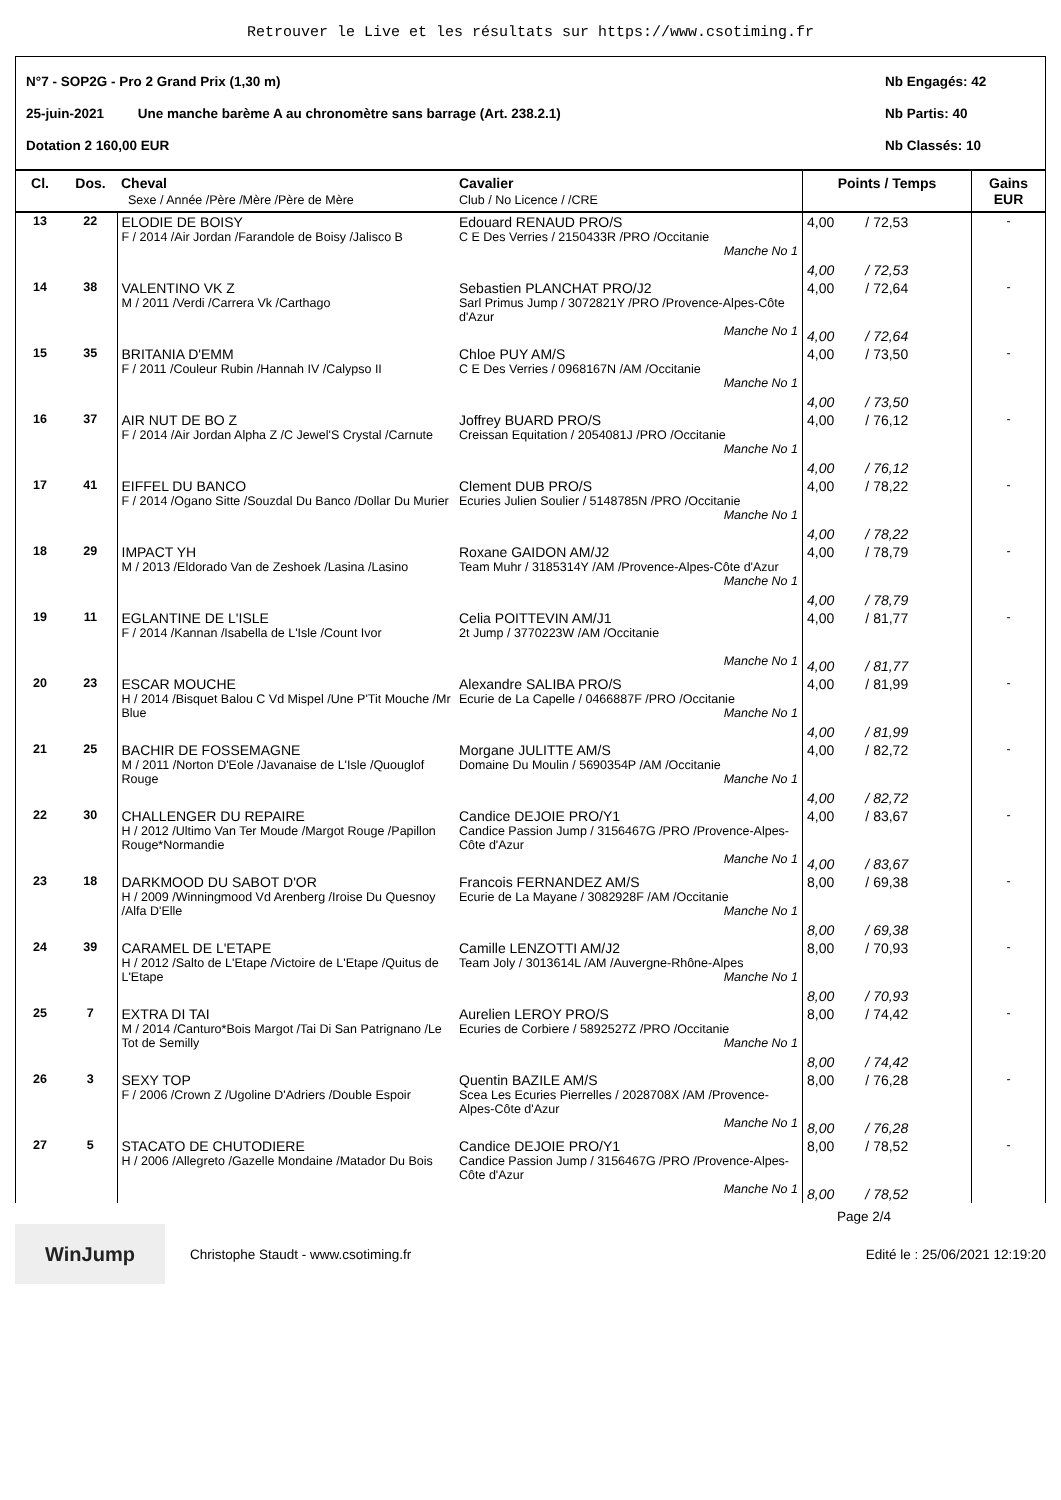Retrouver le Live et les résultats sur https://www.csotiming.fr
N°7 - SOP2G - Pro 2 Grand Prix (1,30 m) Nb Engagés: 42
25-juin-2021 Une manche barème A au chronomètre sans barrage (Art. 238.2.1) Nb Partis: 40
Dotation 2 160,00 EUR Nb Classés: 10
| Cl. | Dos. | Cheval Sexe / Année /Père /Mère /Père de Mère | Cavalier Club / No Licence / /CRE | Points / Temps | Gains EUR |
| --- | --- | --- | --- | --- | --- |
| 13 | 22 | ELODIE DE BOISY F / 2014 /Air Jordan /Farandole de Boisy /Jalisco B | Edouard RENAUD PRO/S C E Des Verries / 2150433R /PRO /Occitanie Manche No 1 | 4,00 / 72,53 4,00 / 72,53 | - |
| 14 | 38 | VALENTINO VK Z M / 2011 /Verdi /Carrera Vk /Carthago | Sebastien PLANCHAT PRO/J2 Sarl Primus Jump / 3072821Y /PRO /Provence-Alpes-Côte d'Azur Manche No 1 | 4,00 / 72,64 4,00 / 72,64 | - |
| 15 | 35 | BRITANIA D'EMM F / 2011 /Couleur Rubin /Hannah IV /Calypso II | Chloe PUY AM/S C E Des Verries / 0968167N /AM /Occitanie Manche No 1 | 4,00 / 73,50 4,00 / 73,50 | - |
| 16 | 37 | AIR NUT DE BO Z F / 2014 /Air Jordan Alpha Z /C Jewel'S Crystal /Carnute | Joffrey BUARD PRO/S Creissan Equitation / 2054081J /PRO /Occitanie Manche No 1 | 4,00 / 76,12 4,00 / 76,12 | - |
| 17 | 41 | EIFFEL DU BANCO F / 2014 /Ogano Sitte /Souzdal Du Banco /Dollar Du Murier | Clement DUB PRO/S Ecuries Julien Soulier / 5148785N /PRO /Occitanie Manche No 1 | 4,00 / 78,22 4,00 / 78,22 | - |
| 18 | 29 | IMPACT YH M / 2013 /Eldorado Van de Zeshoek /Lasina /Lasino | Roxane GAIDON AM/J2 Team Muhr / 3185314Y /AM /Provence-Alpes-Côte d'Azur Manche No 1 | 4,00 / 78,79 4,00 / 78,79 | - |
| 19 | 11 | EGLANTINE DE L'ISLE F / 2014 /Kannan /Isabella de L'Isle /Count Ivor | Celia POITTEVIN AM/J1 2t Jump / 3770223W /AM /Occitanie Manche No 1 | 4,00 / 81,77 4,00 / 81,77 | - |
| 20 | 23 | ESCAR MOUCHE H / 2014 /Bisquet Balou C Vd Mispel /Une P'Tit Mouche /Mr Blue | Alexandre SALIBA PRO/S Ecurie de La Capelle / 0466887F /PRO /Occitanie Manche No 1 | 4,00 / 81,99 4,00 / 81,99 | - |
| 21 | 25 | BACHIR DE FOSSEMAGNE M / 2011 /Norton D'Eole /Javanaise de L'Isle /Quouglof Rouge | Morgane JULITTE AM/S Domaine Du Moulin / 5690354P /AM /Occitanie Manche No 1 | 4,00 / 82,72 4,00 / 82,72 | - |
| 22 | 30 | CHALLENGER DU REPAIRE H / 2012 /Ultimo Van Ter Moude /Margot Rouge /Papillon Rouge*Normandie | Candice DEJOIE PRO/Y1 Candice Passion Jump / 3156467G /PRO /Provence-Alpes-Côte d'Azur Manche No 1 | 4,00 / 83,67 4,00 / 83,67 | - |
| 23 | 18 | DARKMOOD DU SABOT D'OR H / 2009 /Winningmood Vd Arenberg /Iroise Du Quesnoy /Alfa D'Elle | Francois FERNANDEZ AM/S Ecurie de La Mayane / 3082928F /AM /Occitanie Manche No 1 | 8,00 / 69,38 8,00 / 69,38 | - |
| 24 | 39 | CARAMEL DE L'ETAPE H / 2012 /Salto de L'Etape /Victoire de L'Etape /Quitus de L'Etape | Camille LENZOTTI AM/J2 Team Joly / 3013614L /AM /Auvergne-Rhône-Alpes Manche No 1 | 8,00 / 70,93 8,00 / 70,93 | - |
| 25 | 7 | EXTRA DI TAI M / 2014 /Canturo*Bois Margot /Tai Di San Patrignano /Le Tot de Semilly | Aurelien LEROY PRO/S Ecuries de Corbiere / 5892527Z /PRO /Occitanie Manche No 1 | 8,00 / 74,42 8,00 / 74,42 | - |
| 26 | 3 | SEXY TOP F / 2006 /Crown Z /Ugoline D'Adriers /Double Espoir | Quentin BAZILE AM/S Scea Les Ecuries Pierrelles / 2028708X /AM /Provence-Alpes-Côte d'Azur Manche No 1 | 8,00 / 76,28 8,00 / 76,28 | - |
| 27 | 5 | STACATO DE CHUTODIERE H / 2006 /Allegreto /Gazelle Mondaine /Matador Du Bois | Candice DEJOIE PRO/Y1 Candice Passion Jump / 3156467G /PRO /Provence-Alpes-Côte d'Azur Manche No 1 | 8,00 / 78,52 8,00 / 78,52 | - |
Page 2/4
WinJump Christophe Staudt - www.csotiming.fr Edité le : 25/06/2021 12:19:20